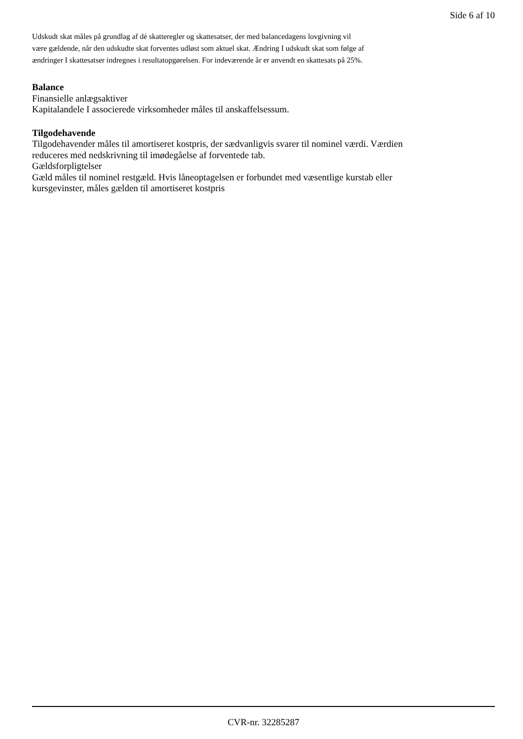Side 6 af 10
Udskudt skat måles på grundlag af dé skatteregler og skattesatser, der med balancedagens lovgivning vil
være gældende, når den udskudte skat forventes udløst som aktuel skat. Ændring I udskudt skat som følge af
ændringer I skattesatser indregnes i resultatopgørelsen. For indeværende år er anvendt en skattesats på 25%.
Balance
Finansielle anlægsaktiver
Kapitalandele I associerede virksomheder måles til anskaffelsessum.
Tilgodehavende
Tilgodehavender måles til amortiseret kostpris, der sædvanligvis svarer til nominel værdi. Værdien
reduceres med nedskrivning til imødegåelse af forventede tab.
Gældsforpligtelser
Gæld måles til nominel restgæld. Hvis låneoptagelsen er forbundet med væsentlige kurstab eller
kursgevinster, måles gælden til amortiseret kostpris
CVR-nr. 32285287